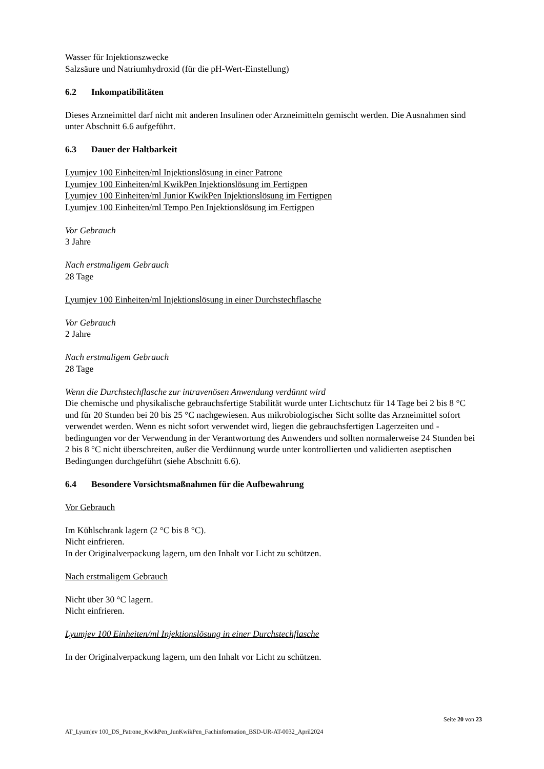Wasser für Injektionszwecke
Salzsäure und Natriumhydroxid (für die pH-Wert-Einstellung)
6.2 Inkompatibilitäten
Dieses Arzneimittel darf nicht mit anderen Insulinen oder Arzneimitteln gemischt werden. Die Ausnahmen sind unter Abschnitt 6.6 aufgeführt.
6.3 Dauer der Haltbarkeit
Lyumjev 100 Einheiten/ml Injektionslösung in einer Patrone
Lyumjev 100 Einheiten/ml KwikPen Injektionslösung im Fertigpen
Lyumjev 100 Einheiten/ml Junior KwikPen Injektionslösung im Fertigpen
Lyumjev 100 Einheiten/ml Tempo Pen Injektionslösung im Fertigpen
Vor Gebrauch
3 Jahre
Nach erstmaligem Gebrauch
28 Tage
Lyumjev 100 Einheiten/ml Injektionslösung in einer Durchstechflasche
Vor Gebrauch
2 Jahre
Nach erstmaligem Gebrauch
28 Tage
Wenn die Durchstechflasche zur intravenösen Anwendung verdünnt wird
Die chemische und physikalische gebrauchsfertige Stabilität wurde unter Lichtschutz für 14 Tage bei 2 bis 8 °C und für 20 Stunden bei 20 bis 25 °C nachgewiesen. Aus mikrobiologischer Sicht sollte das Arzneimittel sofort verwendet werden. Wenn es nicht sofort verwendet wird, liegen die gebrauchsfertigen Lagerzeiten und -bedingungen vor der Verwendung in der Verantwortung des Anwenders und sollten normalerweise 24 Stunden bei 2 bis 8 °C nicht überschreiten, außer die Verdünnung wurde unter kontrollierten und validierten aseptischen Bedingungen durchgeführt (siehe Abschnitt 6.6).
6.4 Besondere Vorsichtsmaßnahmen für die Aufbewahrung
Vor Gebrauch
Im Kühlschrank lagern (2 °C bis 8 °C).
Nicht einfrieren.
In der Originalverpackung lagern, um den Inhalt vor Licht zu schützen.
Nach erstmaligem Gebrauch
Nicht über 30 °C lagern.
Nicht einfrieren.
Lyumjev 100 Einheiten/ml Injektionslösung in einer Durchstechflasche
In der Originalverpackung lagern, um den Inhalt vor Licht zu schützen.
Seite 20 von 23
AT_Lyumjev 100_DS_Patrone_KwikPen_JunKwikPen_Fachinformation_BSD-UR-AT-0032_April2024